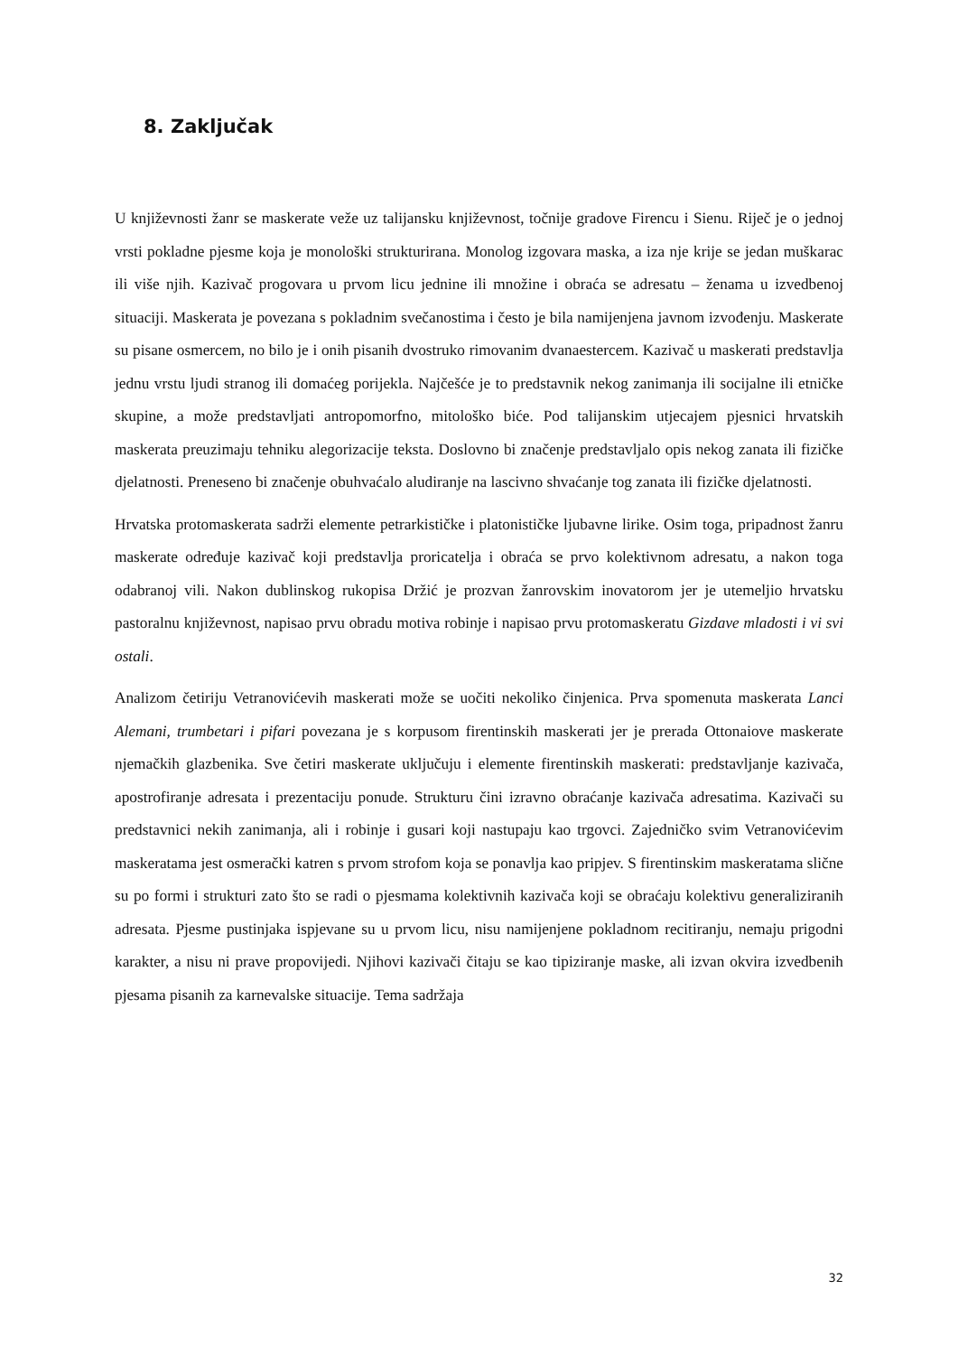8. Zaključak
U književnosti žanr se maskerate veže uz talijansku književnost, točnije gradove Firencu i Sienu. Riječ je o jednoj vrsti pokladne pjesme koja je monološki strukturirana. Monolog izgovara maska, a iza nje krije se jedan muškarac ili više njih. Kazivač progovara u prvom licu jednine ili množine i obraća se adresatu – ženama u izvedbenoj situaciji. Maskerata je povezana s pokladnim svečanostima i često je bila namijenjena javnom izvođenju. Maskerate su pisane osmercem, no bilo je i onih pisanih dvostruko rimovanim dvanaestercem. Kazivač u maskerati predstavlja jednu vrstu ljudi stranog ili domaćeg porijekla. Najčešće je to predstavnik nekog zanimanja ili socijalne ili etničke skupine, a može predstavljati antropomorfno, mitološko biće. Pod talijanskim utjecajem pjesnici hrvatskih maskerata preuzimaju tehniku alegorizacije teksta. Doslovno bi značenje predstavljalo opis nekog zanata ili fizičke djelatnosti. Preneseno bi značenje obuhvaćalo aludiranje na lascivno shvaćanje tog zanata ili fizičke djelatnosti.
Hrvatska protomaskerata sadrži elemente petrarkističke i platonističke ljubavne lirike. Osim toga, pripadnost žanru maskerate određuje kazivač koji predstavlja proricatelja i obraća se prvo kolektivnom adresatu, a nakon toga odabranoj vili. Nakon dublinskog rukopisa Držić je prozvan žanrovskim inovatorom jer je utemeljio hrvatsku pastoralnu književnost, napisao prvu obradu motiva robinje i napisao prvu protomaskeratu Gizdave mladosti i vi svi ostali.
Analizom četiriju Vetranovićevih maskerati može se uočiti nekoliko činjenica. Prva spomenuta maskerata Lanci Alemani, trumbetari i pifari povezana je s korpusom firentinskih maskerati jer je prerada Ottonaiove maskerate njemačkih glazbenika. Sve četiri maskerate uključuju i elemente firentinskih maskerati: predstavljanje kazivača, apostrofiranje adresata i prezentaciju ponude. Strukturu čini izravno obraćanje kazivača adresatima. Kazivači su predstavnici nekih zanimanja, ali i robinje i gusari koji nastupaju kao trgovci. Zajedničko svim Vetranovićevim maskeratama jest osmerački katren s prvom strofom koja se ponavlja kao pripjev. S firentinskim maskeratama slične su po formi i strukturi zato što se radi o pjesmama kolektivnih kazivača koji se obraćaju kolektivu generaliziranih adresata. Pjesme pustinjaka ispjevane su u prvom licu, nisu namijenjene pokladnom recitiranju, nemaju prigodni karakter, a nisu ni prave propovijedi. Njihovi kazivači čitaju se kao tipiziranje maske, ali izvan okvira izvedbenih pjesama pisanih za karnevalske situacije. Tema sadržaja
32